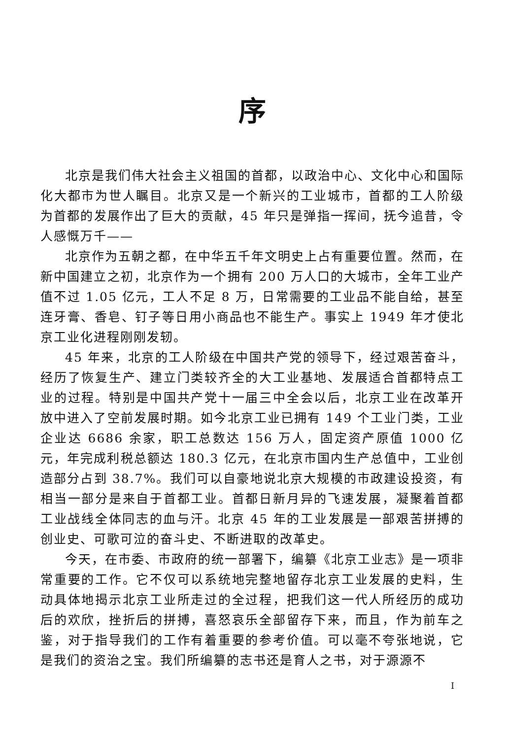序
北京是我们伟大社会主义祖国的首都，以政治中心、文化中心和国际化大都市为世人瞩目。北京又是一个新兴的工业城市，首都的工人阶级为首都的发展作出了巨大的贡献，45 年只是弹指一挥间，抚今追昔，令人感慨万千——
北京作为五朝之都，在中华五千年文明史上占有重要位置。然而，在新中国建立之初，北京作为一个拥有 200 万人口的大城市，全年工业产值不过 1.05 亿元，工人不足 8 万，日常需要的工业品不能自给，甚至连牙膏、香皂、钉子等日用小商品也不能生产。事实上 1949 年才使北京工业化进程刚刚发轫。
45 年来，北京的工人阶级在中国共产党的领导下，经过艰苦奋斗，经历了恢复生产、建立门类较齐全的大工业基地、发展适合首都特点工业的过程。特别是中国共产党十一届三中全会以后，北京工业在改革开放中进入了空前发展时期。如今北京工业已拥有 149 个工业门类，工业企业达 6686 余家，职工总数达 156 万人，固定资产原值 1000 亿元，年完成利税总额达 180.3 亿元，在北京市国内生产总值中，工业创造部分占到 38.7%。我们可以自豪地说北京大规模的市政建设投资，有相当一部分是来自于首都工业。首都日新月异的飞速发展，凝聚着首都工业战线全体同志的血与汗。北京 45 年的工业发展是一部艰苦拼搏的创业史、可歌可泣的奋斗史、不断进取的改革史。
今天，在市委、市政府的统一部署下，编纂《北京工业志》是一项非常重要的工作。它不仅可以系统地完整地留存北京工业发展的史料，生动具体地揭示北京工业所走过的全过程，把我们这一代人所经历的成功后的欢欣，挫折后的拼搏，喜怒哀乐全部留存下来，而且，作为前车之鉴，对于指导我们的工作有着重要的参考价值。可以毫不夸张地说，它是我们的资治之宝。我们所编纂的志书还是育人之书，对于源源不
I